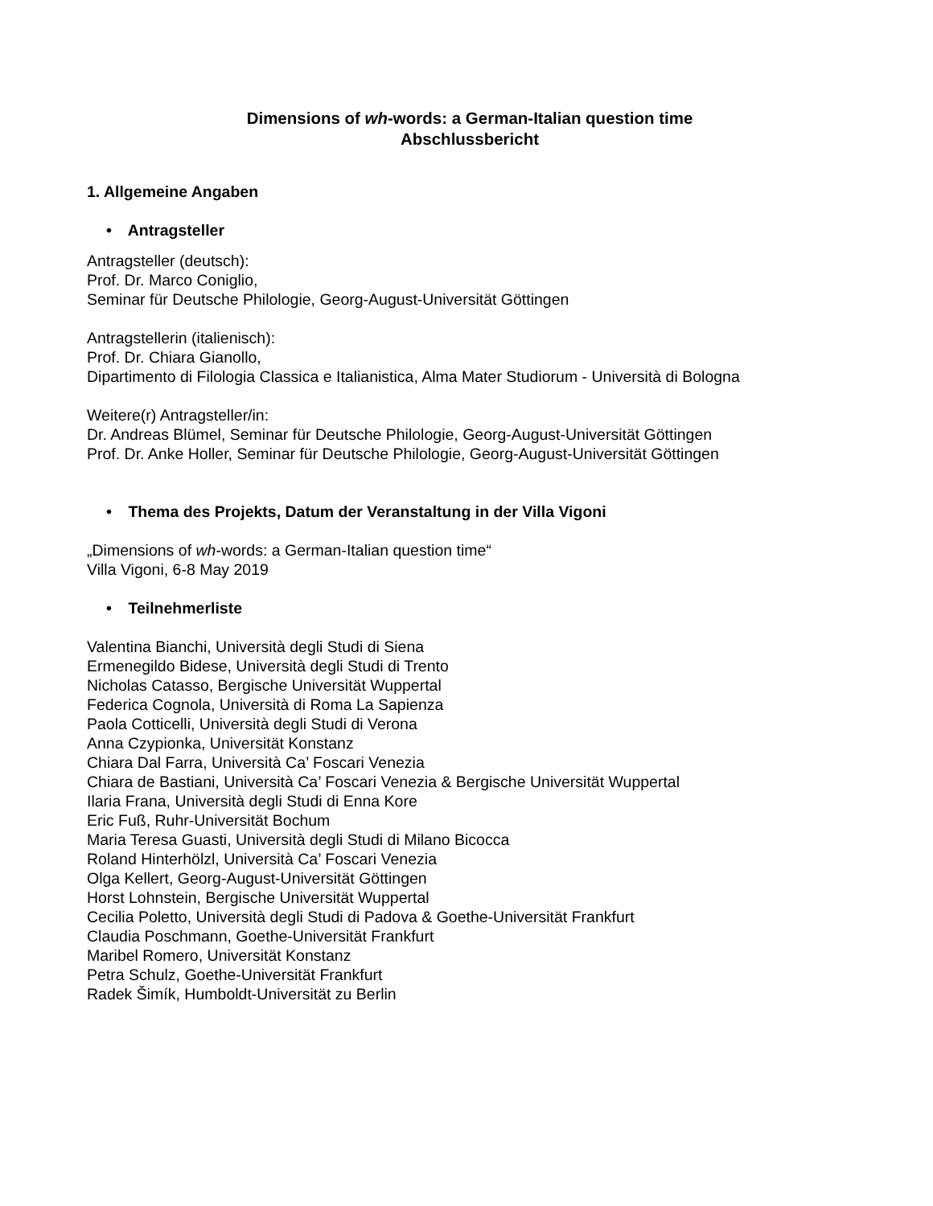Dimensions of wh-words: a German-Italian question time
Abschlussbericht
1. Allgemeine Angaben
• Antragsteller
Antragsteller (deutsch):
Prof. Dr. Marco Coniglio,
Seminar für Deutsche Philologie, Georg-August-Universität Göttingen
Antragstellerin (italienisch):
Prof. Dr. Chiara Gianollo,
Dipartimento di Filologia Classica e Italianistica, Alma Mater Studiorum - Università di Bologna
Weitere(r) Antragsteller/in:
Dr. Andreas Blümel, Seminar für Deutsche Philologie, Georg-August-Universität Göttingen
Prof. Dr. Anke Holler, Seminar für Deutsche Philologie, Georg-August-Universität Göttingen
• Thema des Projekts, Datum der Veranstaltung in der Villa Vigoni
„Dimensions of wh-words: a German-Italian question time“
Villa Vigoni, 6-8 May 2019
• Teilnehmerliste
Valentina Bianchi, Università degli Studi di Siena
Ermenegildo Bidese, Università degli Studi di Trento
Nicholas Catasso, Bergische Universität Wuppertal
Federica Cognola, Università di Roma La Sapienza
Paola Cotticelli, Università degli Studi di Verona
Anna Czypionka, Universität Konstanz
Chiara Dal Farra, Università Ca’ Foscari Venezia
Chiara de Bastiani, Università Ca’ Foscari Venezia & Bergische Universität Wuppertal
Ilaria Frana, Università degli Studi di Enna Kore
Eric Fuß, Ruhr-Universität Bochum
Maria Teresa Guasti, Università degli Studi di Milano Bicocca
Roland Hinterhölzl, Università Ca’ Foscari Venezia
Olga Kellert, Georg-August-Universität Göttingen
Horst Lohnstein, Bergische Universität Wuppertal
Cecilia Poletto, Università degli Studi di Padova & Goethe-Universität Frankfurt
Claudia Poschmann, Goethe-Universität Frankfurt
Maribel Romero, Universität Konstanz
Petra Schulz, Goethe-Universität Frankfurt
Radek Šimík, Humboldt-Universität zu Berlin